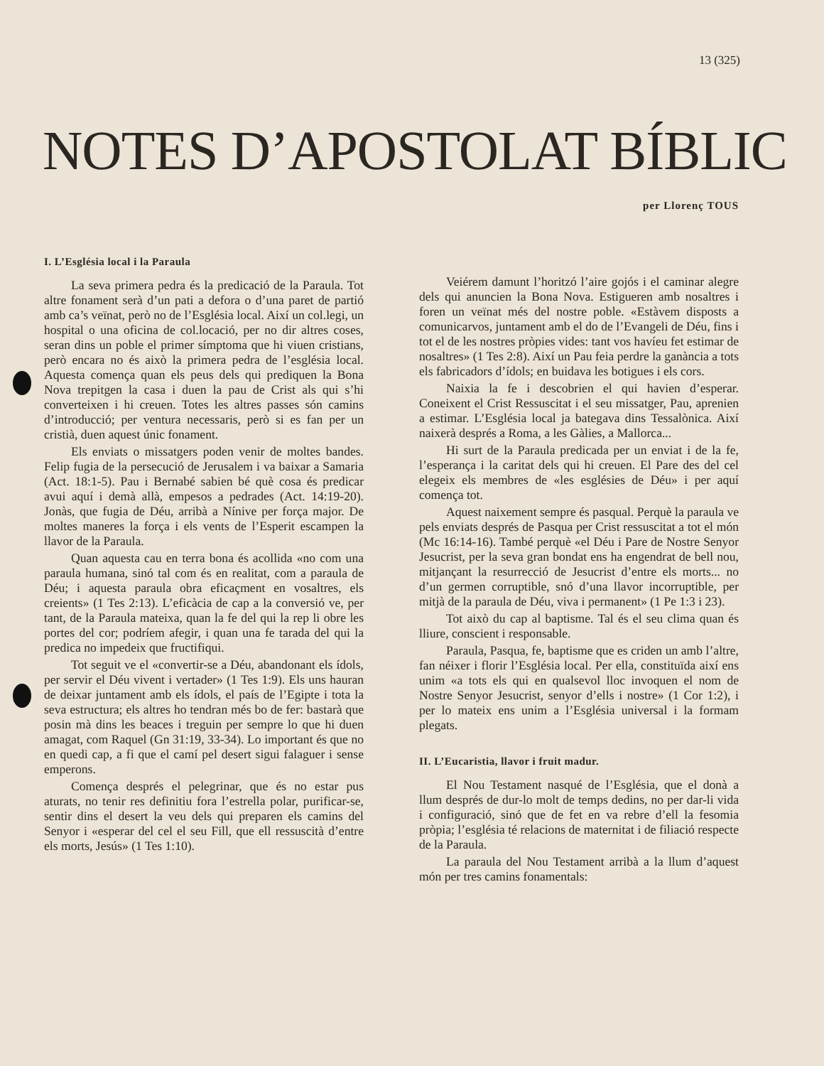13 (325)
NOTES D’APOSTOLAT BÍBLIC
per Llorenç TOUS
I. L’Església local i la Paraula
La seva primera pedra és la predicació de la Paraula. Tot altre fonament serà d’un pati a defora o d’una paret de partió amb ca’s veïnat, però no de l’Església local. Així un col.legi, un hospital o una oficina de col.locació, per no dir altres coses, seran dins un poble el primer símptoma que hi viuen cristians, però encara no és això la primera pedra de l’església local. Aquesta comença quan els peus dels qui prediquen la Bona Nova trepitgen la casa i duen la pau de Crist als qui s’hi converteixen i hi creuen. Totes les altres passes són camins d’introducció; per ventura necessaris, però si es fan per un cristià, duen aquest únic fonament.
Els enviats o missatgers poden venir de moltes bandes. Felip fugia de la persecució de Jerusalem i va baixar a Samaria (Act. 18:1-5). Pau i Bernabé sabien bé què cosa és predicar avui aquí i demà allà, empesos a pedrades (Act. 14:19-20). Jonàs, que fugia de Déu, arribà a Nínive per força major. De moltes maneres la força i els vents de l’Esperit escampen la llavor de la Paraula.
Quan aquesta cau en terra bona és acollida «no com una paraula humana, sinó tal com és en realitat, com a paraula de Déu; i aquesta paraula obra eficaçment en vosaltres, els creients» (1 Tes 2:13). L’eficàcia de cap a la conversió ve, per tant, de la Paraula mateixa, quan la fe del qui la rep li obre les portes del cor; podríem afegir, i quan una fe tarada del qui la predica no impedeix que fructifiqui.
Tot seguit ve el «convertir-se a Déu, abandonant els ídols, per servir el Déu vivent i vertader» (1 Tes 1:9). Els uns hauran de deixar juntament amb els ídols, el país de l’Egipte i tota la seva estructura; els altres ho tendran més bo de fer: bastarà que posin mà dins les beaces i treguin per sempre lo que hi duen amagat, com Raquel (Gn 31:19, 33-34). Lo important és que no en quedi cap, a fi que el camí pel desert sigui falaguer i sense emperons.
Comença després el pelegrinar, que és no estar pus aturats, no tenir res definitiu fora l’estrella polar, purificar-se, sentir dins el desert la veu dels qui preparen els camins del Senyor i «esperar del cel el seu Fill, que ell ressuscità d’entre els morts, Jesús» (1 Tes 1:10).
Veiérem damunt l’horitzó l’aire gojós i el caminar alegre dels qui anuncien la Bona Nova. Estigueren amb nosaltres i foren un veïnat més del nostre poble. «Estàvem disposts a comunicarvos, juntament amb el do de l’Evangeli de Déu, fins i tot el de les nostres pròpies vides: tant vos havíeu fet estimar de nosaltres» (1 Tes 2:8). Així un Pau feia perdre la ganància a tots els fabricadors d’ídols; en buidava les botigues i els cors.
Naixia la fe i descobrien el qui havien d’esperar. Coneixent el Crist Ressuscitat i el seu missatger, Pau, aprenien a estimar. L’Església local ja bategava dins Tessalònica. Així naixerà després a Roma, a les Gàlies, a Mallorca...
Hi surt de la Paraula predicada per un enviat i de la fe, l’esperança i la caritat dels qui hi creuen. El Pare des del cel elegeix els membres de «les esglésies de Déu» i per aquí comença tot.
Aquest naixement sempre és pasqual. Perquè la paraula ve pels enviats després de Pasqua per Crist ressuscitat a tot el món (Mc 16:14-16). També perquè «el Déu i Pare de Nostre Senyor Jesucrist, per la seva gran bondat ens ha engendrat de bell nou, mitjançant la resurrecció de Jesucrist d’entre els morts... no d’un germen corruptible, snó d’una llavor incorruptible, per mitjà de la paraula de Déu, viva i permanent» (1 Pe 1:3 i 23).
Tot això du cap al baptisme. Tal és el seu clima quan és lliure, conscient i responsable.
Paraula, Pasqua, fe, baptisme que es criden un amb l’altre, fan néixer i florir l’Església local. Per ella, constituïda així ens unim «a tots els qui en qualsevol lloc invoquen el nom de Nostre Senyor Jesucrist, senyor d’ells i nostre» (1 Cor 1:2), i per lo mateix ens unim a l’Església universal i la formam plegats.
II. L’Eucaristia, llavor i fruit madur.
El Nou Testament nasqué de l’Església, que el donà a llum després de dur-lo molt de temps dedins, no per dar-li vida i configuració, sinó que de fet en va rebre d’ell la fesomia pròpia; l’església té relacions de maternitat i de filiació respecte de la Paraula.
La paraula del Nou Testament arribà a la llum d’aquest món per tres camins fonamentals: